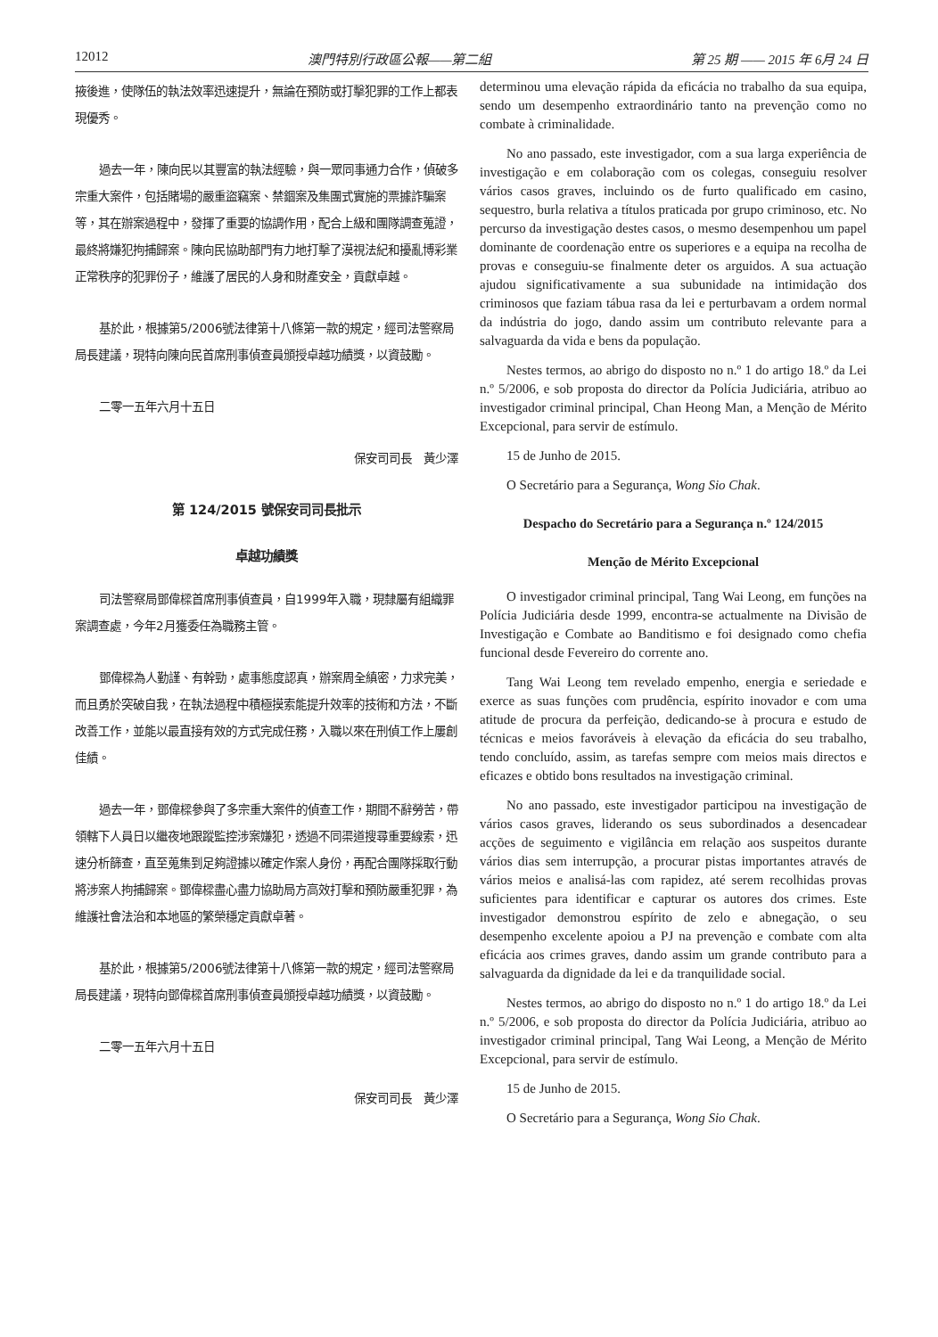12012 澳門特別行政區公報——第二組 第 25 期 —— 2015 年 6月 24 日
掖後進，使隊伍的執法效率迅速提升，無論在預防或打擊犯罪的工作上都表現優秀。
過去一年，陳向民以其豐富的執法經驗，與一眾同事通力合作，偵破多宗重大案件，包括賭場的嚴重盜竊案、禁錮案及集團式實施的票據詐騙案等，其在辦案過程中，發揮了重要的協調作用，配合上級和團隊調查蒐證，最終將嫌犯拘捕歸案。陳向民協助部門有力地打擊了漠視法紀和擾亂博彩業正常秩序的犯罪份子，維護了居民的人身和財產安全，貢獻卓越。
基於此，根據第5/2006號法律第十八條第一款的規定，經司法警察局局長建議，現特向陳向民首席刑事偵查員頒授卓越功績獎，以資鼓勵。
二零一五年六月十五日
保安司司長　黃少澤
第 124/2015 號保安司司長批示
卓越功績獎
司法警察局鄧偉樑首席刑事偵查員，自1999年入職，現隸屬有組織罪案調查處，今年2月獲委任為職務主管。
鄧偉樑為人勤謹、有幹勁，處事態度認真，辦案周全縝密，力求完美，而且勇於突破自我，在執法過程中積極摸索能提升效率的技術和方法，不斷改善工作，並能以最直接有效的方式完成任務，入職以來在刑偵工作上屢創佳績。
過去一年，鄧偉樑參與了多宗重大案件的偵查工作，期間不辭勞苦，帶領轄下人員日以繼夜地跟蹤監控涉案嫌犯，透過不同渠道搜尋重要線索，迅速分析篩查，直至蒐集到足夠證據以確定作案人身份，再配合團隊採取行動將涉案人拘捕歸案。鄧偉樑盡心盡力協助局方高效打擊和預防嚴重犯罪，為維護社會法治和本地區的繁榮穩定貢獻卓著。
基於此，根據第5/2006號法律第十八條第一款的規定，經司法警察局局長建議，現特向鄧偉樑首席刑事偵查員頒授卓越功績獎，以資鼓勵。
二零一五年六月十五日
保安司司長　黃少澤
determinou uma elevação rápida da eficácia no trabalho da sua equipa, sendo um desempenho extraordinário tanto na prevenção como no combate à criminalidade.
No ano passado, este investigador, com a sua larga experiência de investigação e em colaboração com os colegas, conseguiu resolver vários casos graves, incluindo os de furto qualificado em casino, sequestro, burla relativa a títulos praticada por grupo criminoso, etc. No percurso da investigação destes casos, o mesmo desempenhou um papel dominante de coordenação entre os superiores e a equipa na recolha de provas e conseguiu-se finalmente deter os arguidos. A sua actuação ajudou significativamente a sua subunidade na intimidação dos criminosos que faziam tábua rasa da lei e perturbavam a ordem normal da indústria do jogo, dando assim um contributo relevante para a salvaguarda da vida e bens da população.
Nestes termos, ao abrigo do disposto no n.º 1 do artigo 18.º da Lei n.º 5/2006, e sob proposta do director da Polícia Judiciária, atribuo ao investigador criminal principal, Chan Heong Man, a Menção de Mérito Excepcional, para servir de estímulo.
15 de Junho de 2015.
O Secretário para a Segurança, Wong Sio Chak.
Despacho do Secretário para a Segurança n.º 124/2015
Menção de Mérito Excepcional
O investigador criminal principal, Tang Wai Leong, em funções na Polícia Judiciária desde 1999, encontra-se actualmente na Divisão de Investigação e Combate ao Banditismo e foi designado como chefia funcional desde Fevereiro do corrente ano.
Tang Wai Leong tem revelado empenho, energia e seriedade e exerce as suas funções com prudência, espírito inovador e com uma atitude de procura da perfeição, dedicando-se à procura e estudo de técnicas e meios favoráveis à elevação da eficácia do seu trabalho, tendo concluído, assim, as tarefas sempre com meios mais directos e eficazes e obtido bons resultados na investigação criminal.
No ano passado, este investigador participou na investigação de vários casos graves, liderando os seus subordinados a desencadear acções de seguimento e vigilância em relação aos suspeitos durante vários dias sem interrupção, a procurar pistas importantes através de vários meios e analisá-las com rapidez, até serem recolhidas provas suficientes para identificar e capturar os autores dos crimes. Este investigador demonstrou espírito de zelo e abnegação, o seu desempenho excelente apoiou a PJ na prevenção e combate com alta eficácia aos crimes graves, dando assim um grande contributo para a salvaguarda da dignidade da lei e da tranquilidade social.
Nestes termos, ao abrigo do disposto no n.º 1 do artigo 18.º da Lei n.º 5/2006, e sob proposta do director da Polícia Judiciária, atribuo ao investigador criminal principal, Tang Wai Leong, a Menção de Mérito Excepcional, para servir de estímulo.
15 de Junho de 2015.
O Secretário para a Segurança, Wong Sio Chak.